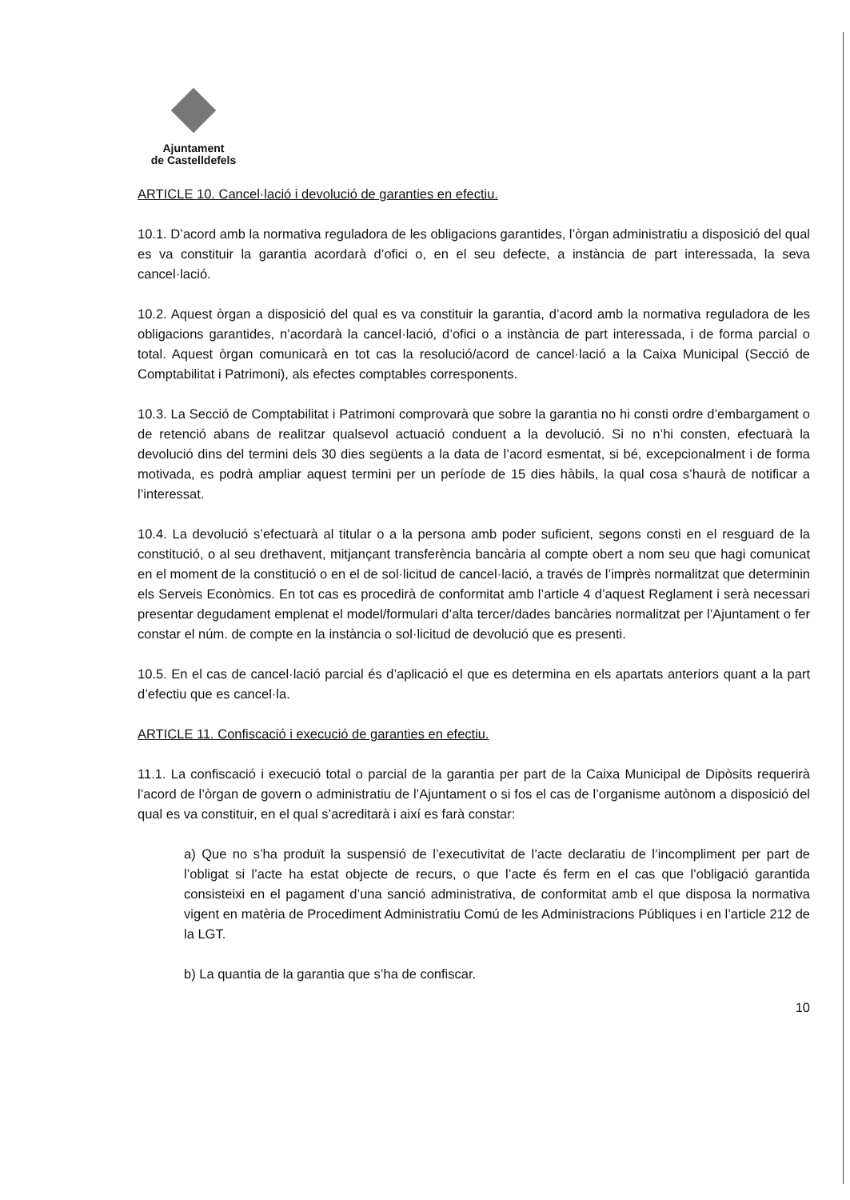Ajuntament
de Castelldefels
ARTICLE 10. Cancel·lació i devolució de garanties en efectiu.
10.1. D’acord amb la normativa reguladora de les obligacions garantides, l’òrgan administratiu a disposició del qual es va constituir la garantia acordarà d’ofici o, en el seu defecte, a instància de part interessada, la seva cancel·lació.
10.2. Aquest òrgan a disposició del qual es va constituir la garantia, d’acord amb la normativa reguladora de les obligacions garantides, n’acordarà la cancel·lació, d’ofici o a instància de part interessada, i de forma parcial o total. Aquest òrgan comunicarà en tot cas la resolució/acord de cancel·lació a la Caixa Municipal (Secció de Comptabilitat i Patrimoni), als efectes comptables corresponents.
10.3. La Secció de Comptabilitat i Patrimoni comprovarà que sobre la garantia no hi consti ordre d’embargament o de retenció abans de realitzar qualsevol actuació conduent a la devolució. Si no n’hi consten, efectuarà la devolució dins del termini dels 30 dies següents a la data de l’acord esmentat, si bé, excepcionalment i de forma motivada, es podrà ampliar aquest termini per un període de 15 dies hàbils, la qual cosa s’haurà de notificar a l’interessat.
10.4. La devolució s’efectuarà al titular o a la persona amb poder suficient, segons consti en el resguard de la constitució, o al seu drethavent, mitjançant transferència bancària al compte obert a nom seu que hagi comunicat en el moment de la constitució o en el de sol·licitud de cancel·lació, a través de l’imprès normalitzat que determinin els Serveis Econòmics. En tot cas es procedirà de conformitat amb l’article 4 d’aquest Reglament i serà necessari presentar degudament emplenat el model/formulari d’alta tercer/dades bancàries normalitzat per l’Ajuntament o fer constar el núm. de compte en la instància o sol·licitud de devolució que es presenti.
10.5. En el cas de cancel·lació parcial és d’aplicació el que es determina en els apartats anteriors quant a la part d’efectiu que es cancel·la.
ARTICLE 11. Confiscació i execució de garanties en efectiu.
11.1. La confiscació i execució total o parcial de la garantia per part de la Caixa Municipal de Dipòsits requerirà l’acord de l’òrgan de govern o administratiu de l’Ajuntament o si fos el cas de l’organisme autònom a disposició del qual es va constituir, en el qual s’acreditarà i així es farà constar:
a) Que no s’ha produït la suspensió de l’executivitat de l’acte declaratiu de l’incompliment per part de l’obligat si l’acte ha estat objecte de recurs, o que l’acte és ferm en el cas que l’obligació garantida consisteixi en el pagament d’una sanció administrativa, de conformitat amb el que disposa la normativa vigent en matèria de Procediment Administratiu Comú de les Administracions Públiques i en l’article 212 de la LGT.
b) La quantia de la garantia que s’ha de confiscar.
10